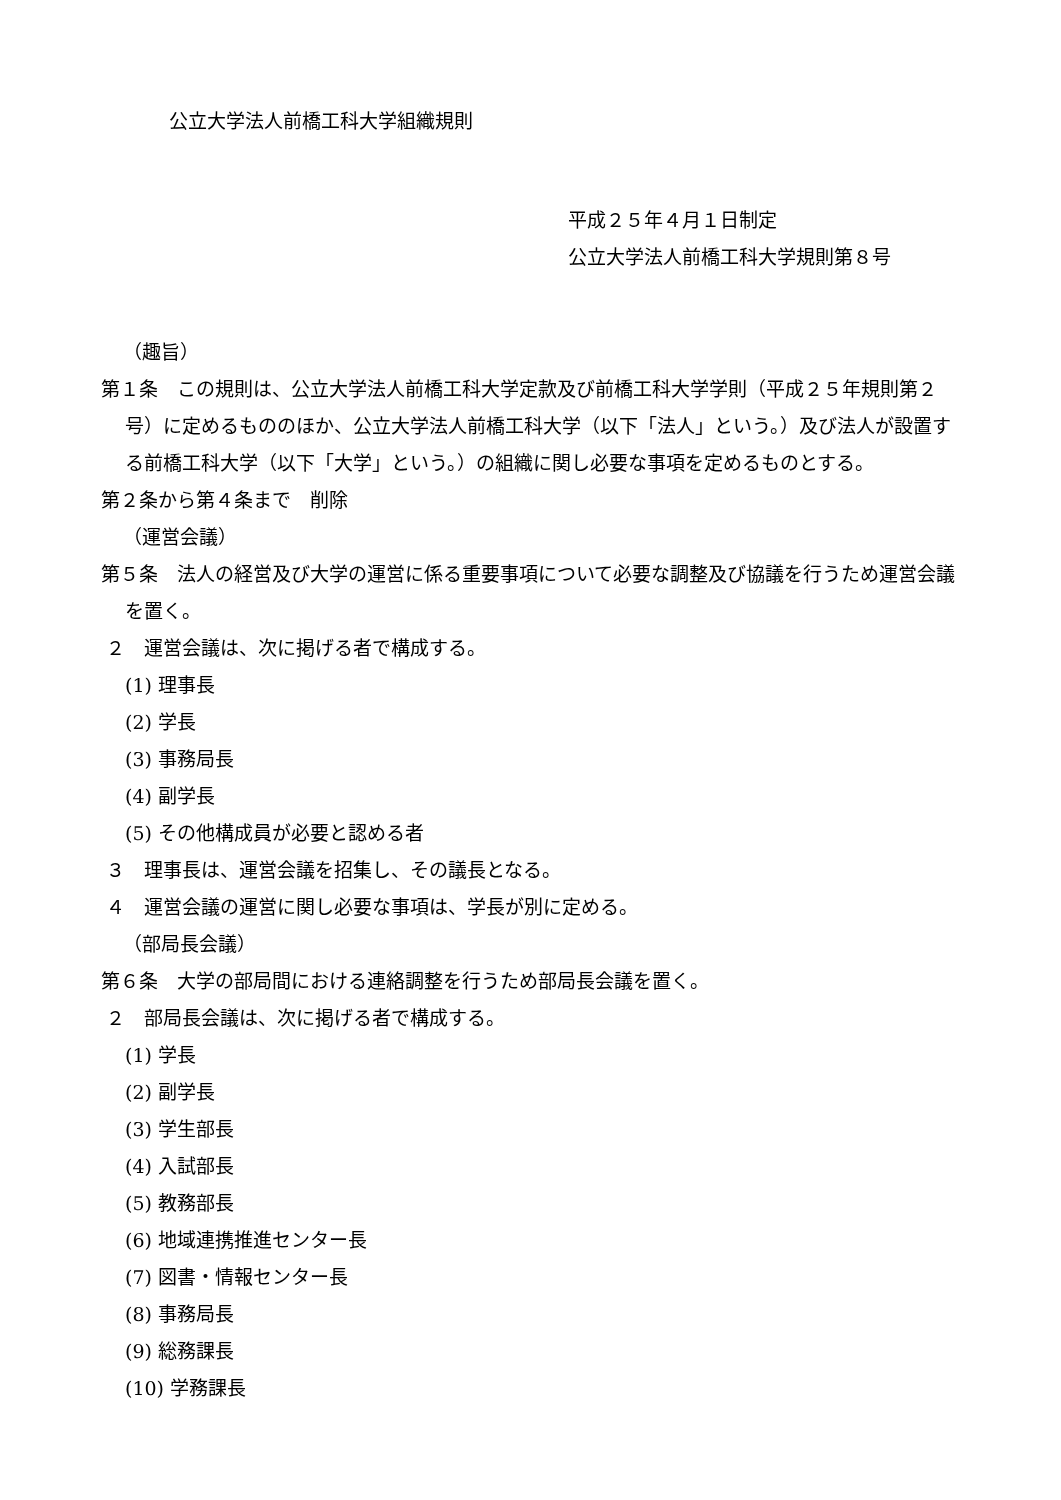公立大学法人前橋工科大学組織規則
平成２５年４月１日制定
公立大学法人前橋工科大学規則第８号
（趣旨）
第１条　この規則は、公立大学法人前橋工科大学定款及び前橋工科大学学則（平成２５年規則第２号）に定めるもののほか、公立大学法人前橋工科大学（以下「法人」という。）及び法人が設置する前橋工科大学（以下「大学」という。）の組織に関し必要な事項を定めるものとする。
第２条から第４条まで　削除
（運営会議）
第５条　法人の経営及び大学の運営に係る重要事項について必要な調整及び協議を行うため運営会議を置く。
２　運営会議は、次に掲げる者で構成する。
(1) 理事長
(2) 学長
(3) 事務局長
(4) 副学長
(5) その他構成員が必要と認める者
３　理事長は、運営会議を招集し、その議長となる。
４　運営会議の運営に関し必要な事項は、学長が別に定める。
（部局長会議）
第６条　大学の部局間における連絡調整を行うため部局長会議を置く。
２　部局長会議は、次に掲げる者で構成する。
(1) 学長
(2) 副学長
(3) 学生部長
(4) 入試部長
(5) 教務部長
(6) 地域連携推進センター長
(7) 図書・情報センター長
(8) 事務局長
(9) 総務課長
(10) 学務課長